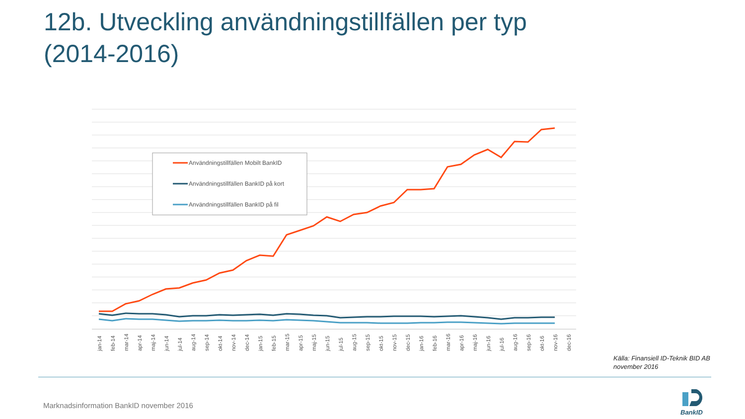12b. Utveckling användningstillfällen per typ
(2014-2016)
Användningstillfällen Mobilt BankID
Användningstillfällen BankID på kort
Användningstillfällen BankID på fil
jan-14
feb-14
mar-14
apr-14
maj-14
jun-14
jul-14
aug-14
sep-14
okt-14
nov-14
dec-14
jan-15
feb-15
mar-15
apr-15
maj-15
jun-15
jul-15
aug-15
sep-15
okt-15
nov-15
dec-15
jan-16
feb-16
mar-16
apr-16
maj-16
jun-16
jul-16
aug-16
sep-16
okt-16
nov-16
dec-16
Källa: Finansiell ID-Teknik BID AB
november 2016
Marknadsinformation BankID november 2016
BankID